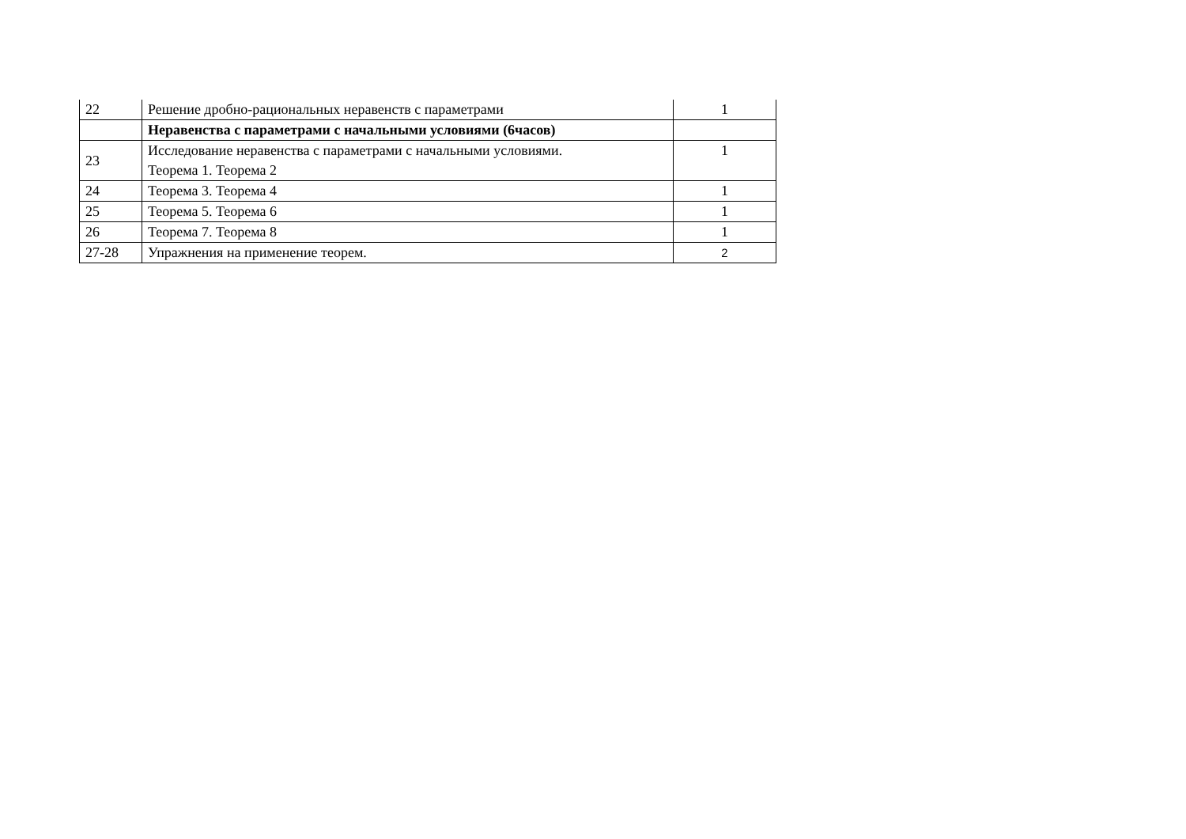| 22 | Решение дробно-рациональных неравенств с параметрами | 1 |
| | Неравенства с параметрами с начальными условиями (6часов) | |
| 23 | Исследование неравенства с параметрами с начальными условиями. Теорема 1. Теорема 2 | 1 |
| 24 | Теорема 3. Теорема 4 | 1 |
| 25 | Теорема 5. Теорема 6 | 1 |
| 26 | Теорема 7. Теорема 8 | 1 |
| 27-28 | Упражнения на применение теорем. | 2 |